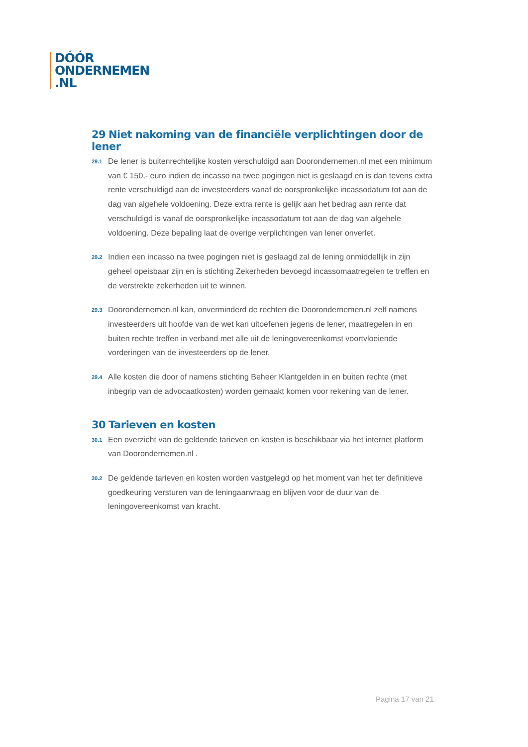DÓÓR
ONDERNEMEN
.NL
29 Niet nakoming van de financiële verplichtingen door de lener
29.1
De lener is buitenrechtelijke kosten verschuldigd aan Doorondernemen.nl met een minimum van € 150,- euro indien de incasso na twee pogingen niet is geslaagd en is dan tevens extra rente verschuldigd aan de investeerders vanaf de oorspronkelijke incassodatum tot aan de dag van algehele voldoening. Deze extra rente is gelijk aan het bedrag aan rente dat verschuldigd is vanaf de oorspronkelijke incassodatum tot aan de dag van algehele voldoening. Deze bepaling laat de overige verplichtingen van lener onverlet.
29.2
Indien een incasso na twee pogingen niet is geslaagd zal de lening onmiddellijk in zijn geheel opeisbaar zijn en is stichting Zekerheden bevoegd incassomaatregelen te treffen en de verstrekte zekerheden uit te winnen.
29.3
Doorondernemen.nl kan, onverminderd de rechten die Doorondernemen.nl zelf namens investeerders uit hoofde van de wet kan uitoefenen jegens de lener, maatregelen in en buiten rechte treffen in verband met alle uit de leningovereenkomst voortvloeiende vorderingen van de investeerders op de lener.
29.4
Alle kosten die door of namens stichting Beheer Klantgelden in en buiten rechte (met inbegrip van de advocaatkosten) worden gemaakt komen voor rekening van de lener.
30 Tarieven en kosten
30.1
Een overzicht van de geldende tarieven en kosten is beschikbaar via het internet platform van Doorondernemen.nl .
30.2
De geldende tarieven en kosten worden vastgelegd op het moment van het ter definitieve goedkeuring versturen van de leningaanvraag en blijven voor de duur van de leningovereenkomst van kracht.
Pagina 17 van 21